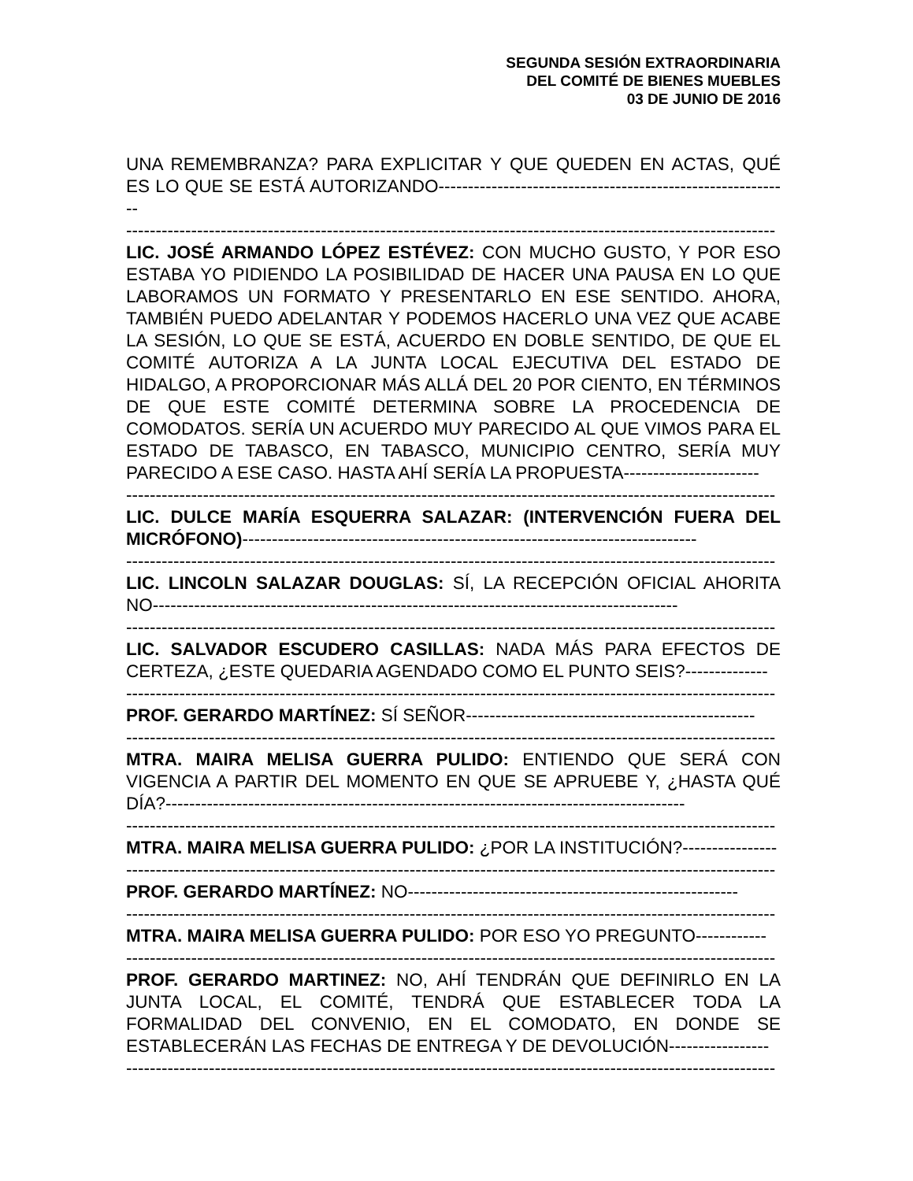SEGUNDA SESIÓN EXTRAORDINARIA
DEL COMITÉ DE BIENES MUEBLES
03 DE JUNIO DE 2016
UNA REMEMBRANZA? PARA EXPLICITAR Y QUE QUEDEN EN ACTAS, QUÉ ES LO QUE SE ESTÁ AUTORIZANDO------------------------------------------------------------
--------------------------------------------------------------------------------------------------------------
LIC. JOSÉ ARMANDO LÓPEZ ESTÉVEZ: CON MUCHO GUSTO, Y POR ESO ESTABA YO PIDIENDO LA POSIBILIDAD DE HACER UNA PAUSA EN LO QUE LABORAMOS UN FORMATO Y PRESENTARLO EN ESE SENTIDO. AHORA, TAMBIÉN PUEDO ADELANTAR Y PODEMOS HACERLO UNA VEZ QUE ACABE LA SESIÓN, LO QUE SE ESTÁ, ACUERDO EN DOBLE SENTIDO, DE QUE EL COMITÉ AUTORIZA A LA JUNTA LOCAL EJECUTIVA DEL ESTADO DE HIDALGO, A PROPORCIONAR MÁS ALLÁ DEL 20 POR CIENTO, EN TÉRMINOS DE QUE ESTE COMITÉ DETERMINA SOBRE LA PROCEDENCIA DE COMODATOS. SERÍA UN ACUERDO MUY PARECIDO AL QUE VIMOS PARA EL ESTADO DE TABASCO, EN TABASCO, MUNICIPIO CENTRO, SERÍA MUY PARECIDO A ESE CASO. HASTA AHÍ SERÍA LA PROPUESTA-----------------------
--------------------------------------------------------------------------------------------------------------
LIC. DULCE MARÍA ESQUERRA SALAZAR: (INTERVENCIÓN FUERA DEL MICRÓFONO)-----------------------------------------------------------------------------
--------------------------------------------------------------------------------------------------------------
LIC. LINCOLN SALAZAR DOUGLAS: SÍ, LA RECEPCIÓN OFICIAL AHORITA NO-----------------------------------------------------------------------------------------
--------------------------------------------------------------------------------------------------------------
LIC. SALVADOR ESCUDERO CASILLAS: NADA MÁS PARA EFECTOS DE CERTEZA, ¿ESTE QUEDARIA AGENDADO COMO EL PUNTO SEIS?--------------
--------------------------------------------------------------------------------------------------------------
PROF. GERARDO MARTÍNEZ: SÍ SEÑOR-------------------------------------------------
--------------------------------------------------------------------------------------------------------------
MTRA. MAIRA MELISA GUERRA PULIDO: ENTIENDO QUE SERÁ CON VIGENCIA A PARTIR DEL MOMENTO EN QUE SE APRUEBE Y, ¿HASTA QUÉ DÍA?----------------------------------------------------------------------------------------
--------------------------------------------------------------------------------------------------------------
MTRA. MAIRA MELISA GUERRA PULIDO: ¿POR LA INSTITUCIÓN?----------------
--------------------------------------------------------------------------------------------------------------
PROF. GERARDO MARTÍNEZ: NO--------------------------------------------------------
--------------------------------------------------------------------------------------------------------------
MTRA. MAIRA MELISA GUERRA PULIDO: POR ESO YO PREGUNTO------------
--------------------------------------------------------------------------------------------------------------
PROF. GERARDO MARTINEZ: NO, AHÍ TENDRÁN QUE DEFINIRLO EN LA JUNTA LOCAL, EL COMITÉ, TENDRÁ QUE ESTABLECER TODA LA FORMALIDAD DEL CONVENIO, EN EL COMODATO, EN DONDE SE ESTABLECERÁN LAS FECHAS DE ENTREGA Y DE DEVOLUCIÓN-----------------
--------------------------------------------------------------------------------------------------------------